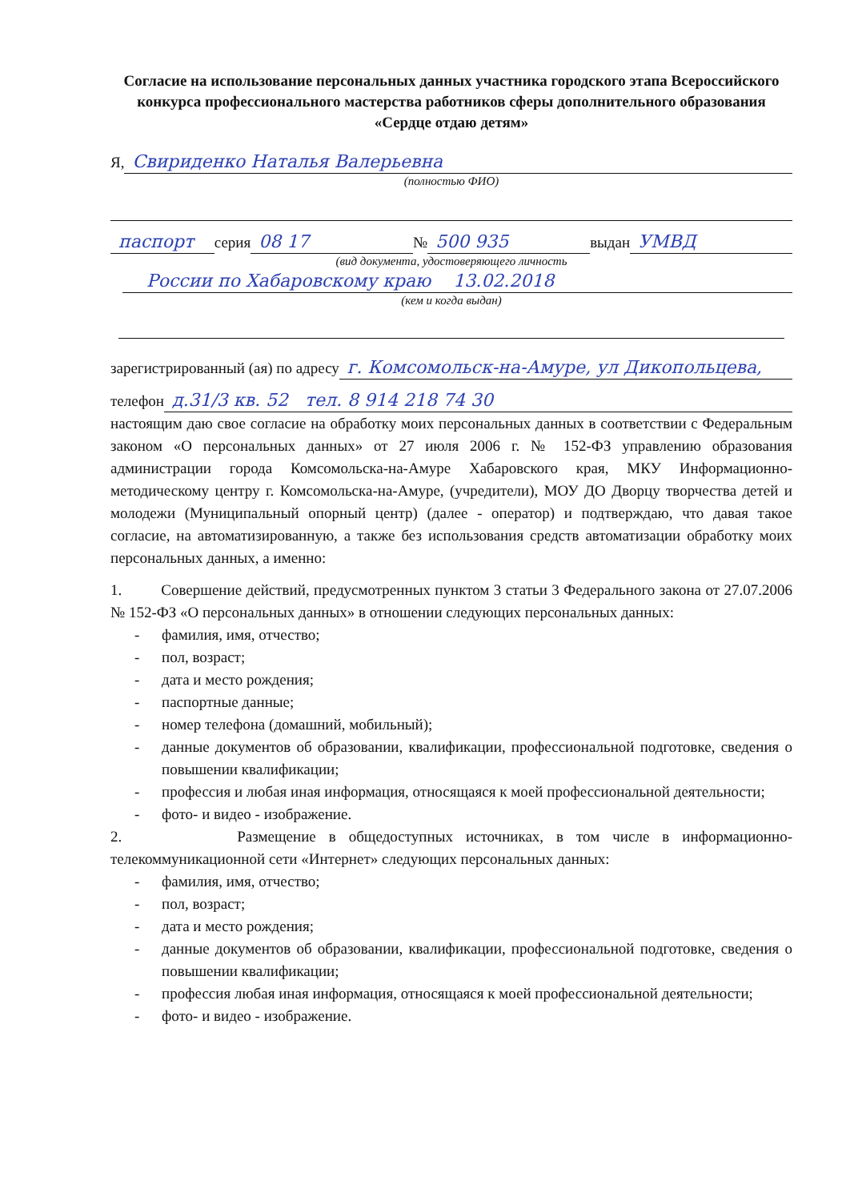Согласие на использование персональных данных участника городского этапа Всероссийского конкурса профессионального мастерства работников сферы дополнительного образования «Сердце отдаю детям»
Я, Свириденко Наталья Валерьевна
(полностью ФИО)
паспорт серия 08 17 № 500 935 выдан УМВД
(вид документа, удостоверяющего личность
России по Хабаровскому краю 13.02.2018
(кем и когда выдан)
зарегистрированный (ая) по адресу г. Комсомольск-на-Амуре, ул Дикопольцева,
телефон д.31/3 кв. 52 тел. 8 914 218 74 30
настоящим даю свое согласие на обработку моих персональных данных в соответствии с Федеральным законом «О персональных данных» от 27 июля 2006 г. № 152-ФЗ управлению образования администрации города Комсомольска-на-Амуре Хабаровского края, МКУ Информационно-методическому центру г. Комсомольска-на-Амуре, (учредители), МОУ ДО Дворцу творчества детей и молодежи (Муниципальный опорный центр) (далее - оператор) и подтверждаю, что давая такое согласие, на автоматизированную, а также без использования средств автоматизации обработку моих персональных данных, а именно:
1. Совершение действий, предусмотренных пунктом 3 статьи 3 Федерального закона от 27.07.2006 № 152-ФЗ «О персональных данных» в отношении следующих персональных данных:
- фамилия, имя, отчество;
- пол, возраст;
- дата и место рождения;
- паспортные данные;
- номер телефона (домашний, мобильный);
- данные документов об образовании, квалификации, профессиональной подготовке, сведения о повышении квалификации;
- профессия и любая иная информация, относящаяся к моей профессиональной деятельности;
- фото- и видео - изображение.
2. Размещение в общедоступных источниках, в том числе в информационно-телекоммуникационной сети «Интернет» следующих персональных данных:
- фамилия, имя, отчество;
- пол, возраст;
- дата и место рождения;
- данные документов об образовании, квалификации, профессиональной подготовке, сведения о повышении квалификации;
- профессия любая иная информация, относящаяся к моей профессиональной деятельности;
- фото- и видео - изображение.